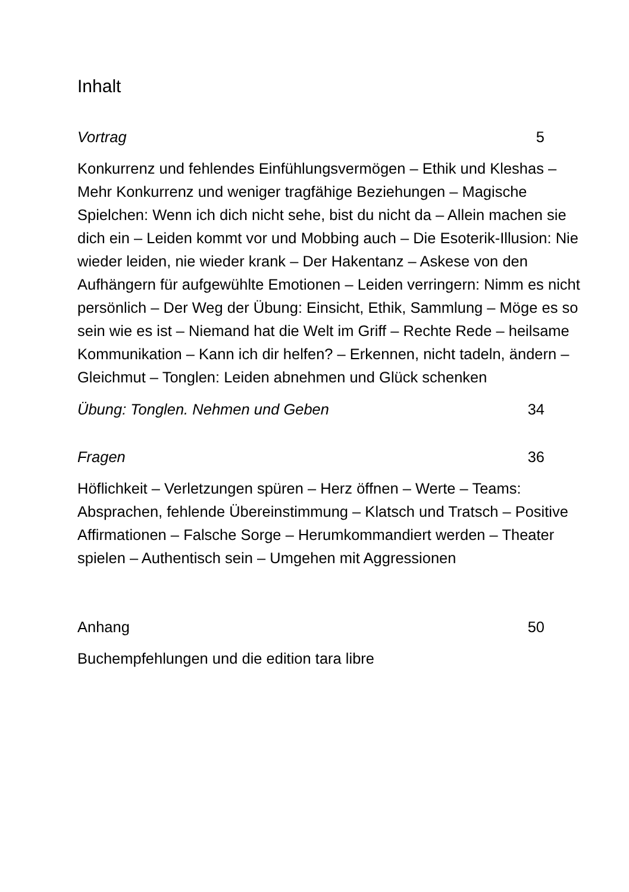Inhalt
Vortrag 5
Konkurrenz und fehlendes Einfühlungsvermögen – Ethik und Kleshas – Mehr Konkurrenz und weniger tragfähige Beziehungen – Magische Spielchen: Wenn ich dich nicht sehe, bist du nicht da – Allein machen sie dich ein – Leiden kommt vor und Mobbing auch – Die Esoterik-Illusion: Nie wieder leiden, nie wieder krank – Der Hakentanz – Askese von den Aufhängern für aufgewühlte Emotionen – Leiden verringern: Nimm es nicht persönlich – Der Weg der Übung: Einsicht, Ethik, Sammlung – Möge es so sein wie es ist – Niemand hat die Welt im Griff – Rechte Rede – heilsame Kommunikation – Kann ich dir helfen? – Erkennen, nicht tadeln, ändern – Gleichmut – Tonglen: Leiden abnehmen und Glück schenken
Übung: Tonglen. Nehmen und Geben 34
Fragen 36
Höflichkeit – Verletzungen spüren – Herz öffnen – Werte – Teams: Absprachen, fehlende Übereinstimmung – Klatsch und Tratsch – Positive Affirmationen – Falsche Sorge – Herumkommandiert werden – Theater spielen – Authentisch sein – Umgehen mit Aggressionen
Anhang 50
Buchempfehlungen und die edition tara libre